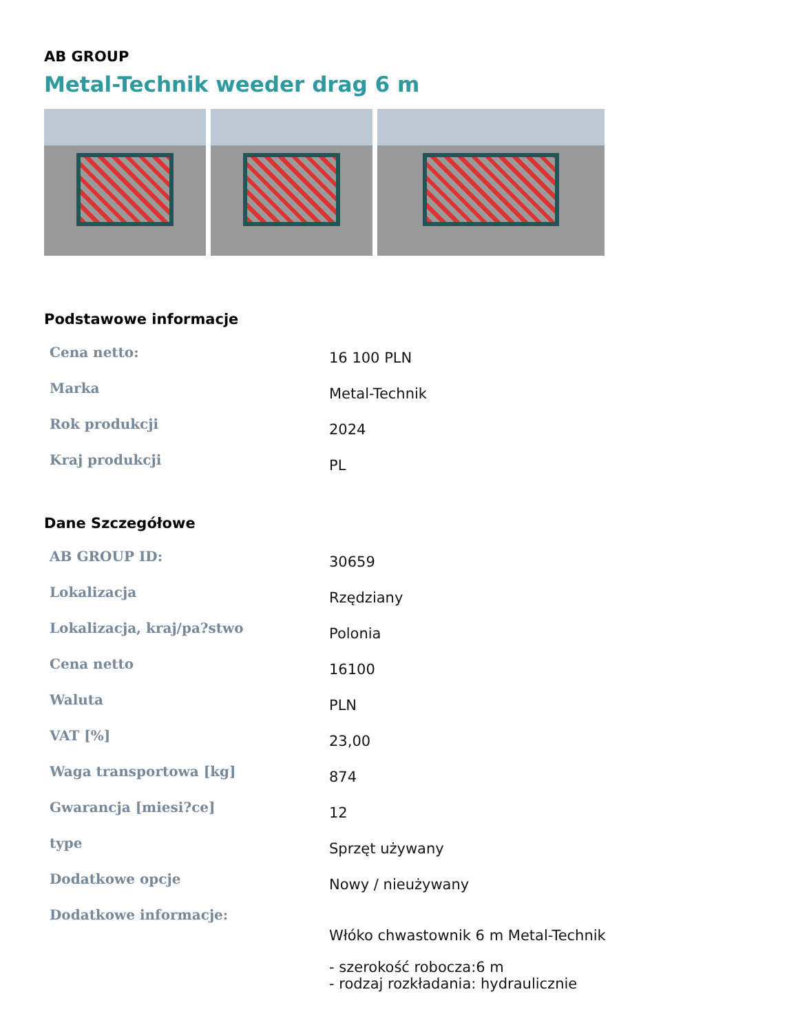AB GROUP
Metal-Technik weeder drag 6 m
Podstawowe informacje
| Cena netto: | 16 100 PLN |
| Marka | Metal-Technik |
| Rok produkcji | 2024 |
| Kraj produkcji | PL |
Dane Szczegółowe
| AB GROUP ID: | 30659 |
| Lokalizacja | Rzędziany |
| Lokalizacja, kraj/pa?stwo | Polonia |
| Cena netto | 16100 |
| Waluta | PLN |
| VAT [%] | 23,00 |
| Waga transportowa [kg] | 874 |
| Gwarancja [miesi?ce] | 12 |
| type | Sprzęt używany |
| Dodatkowe opcje | Nowy / nieużywany |
| Dodatkowe informacje: | Włóko chwastownik 6 m Metal-Technik - szerokość robocza:6 m - rodzaj rozkładania: hydraulicznie |